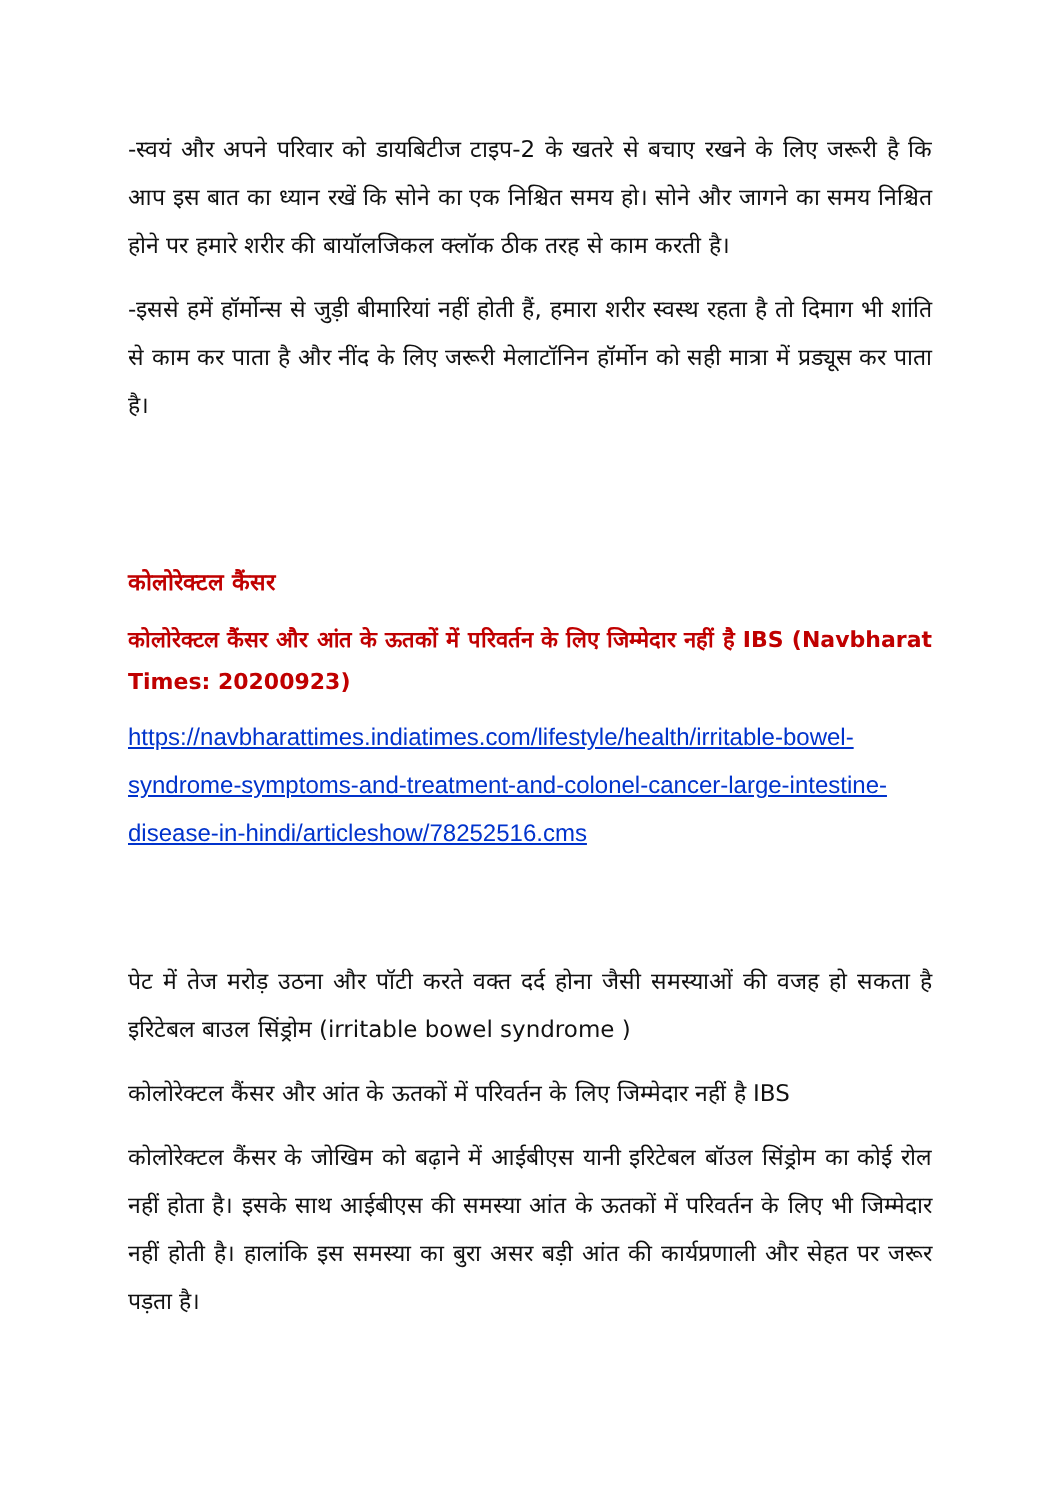-स्वयं और अपने परिवार को डायबिटीज टाइप-2 के खतरे से बचाए रखने के लिए जरूरी है कि आप इस बात का ध्यान रखें कि सोने का एक निश्चित समय हो। सोने और जागने का समय निश्चित होने पर हमारे शरीर की बायॉलजिकल क्लॉक ठीक तरह से काम करती है।
-इससे हमें हॉर्मोन्स से जुड़ी बीमारियां नहीं होती हैं, हमारा शरीर स्वस्थ रहता है तो दिमाग भी शांति से काम कर पाता है और नींद के लिए जरूरी मेलाटॉनिन हॉर्मोन को सही मात्रा में प्रड्यूस कर पाता है।
कोलोरेक्टल कैंसर
कोलोरेक्टल कैंसर और आंत के ऊतकों में परिवर्तन के लिए जिम्मेदार नहीं है IBS (Navbharat Times: 20200923)
https://navbharattimes.indiatimes.com/lifestyle/health/irritable-bowel-syndrome-symptoms-and-treatment-and-colonel-cancer-large-intestine-disease-in-hindi/articleshow/78252516.cms
पेट में तेज मरोड़ उठना और पॉटी करते वक्त दर्द होना जैसी समस्याओं की वजह हो सकता है इरिटेबल बाउल सिंड्रोम (irritable bowel syndrome )
कोलोरेक्टल कैंसर और आंत के ऊतकों में परिवर्तन के लिए जिम्मेदार नहीं है IBS
कोलोरेक्टल कैंसर के जोखिम को बढ़ाने में आईबीएस यानी इरिटेबल बॉउल सिंड्रोम का कोई रोल नहीं होता है। इसके साथ आईबीएस की समस्या आंत के ऊतकों में परिवर्तन के लिए भी जिम्मेदार नहीं होती है। हालांकि इस समस्या का बुरा असर बड़ी आंत की कार्यप्रणाली और सेहत पर जरूर पड़ता है।